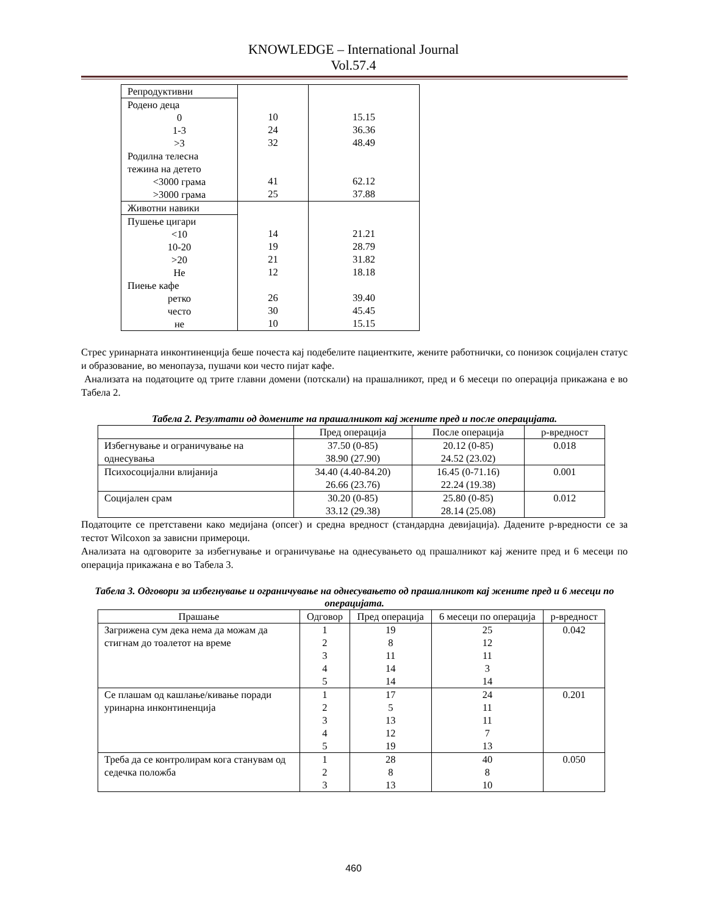KNOWLEDGE – International Journal
Vol.57.4
| Репродуктивни Родено деца 0 1-3 >3 Родилна телесна тежина на детето <3000 грама >3000 грама | 10 24 32 41 25 | 15.15 36.36 48.49 62.12 37.88 |
| Животни навики Пушење цигари <10 10-20 >20 Не Пиење кафе ретко често не | 14 19 21 12 26 30 10 | 21.21 28.79 31.82 18.18 39.40 45.45 15.15 |
Стрес уринарната инконтиненција беше почеста кај подебелите пациентките, жените работнички, со понизок социјален статус и образование, во менопауза, пушачи кои често пијат кафе.
Анализата на податоците од трите главни домени (потскали) на прашалникот, пред и 6 месеци по операција прикажана е во Табела 2.
Табела 2. Резултати од домените на прашалникот кај жените пред и после операцијата.
| | Пред операција | После операција | p-вредност |
| --- | --- | --- | --- |
| Избегнување и ограничување на однесувања | 37.50 (0-85) 38.90 (27.90) | 20.12 (0-85) 24.52 (23.02) | 0.018 |
| Психосоцијални влијанија | 34.40 (4.40-84.20) 26.66 (23.76) | 16.45 (0-71.16) 22.24 (19.38) | 0.001 |
| Социјален срам | 30.20 (0-85) 33.12 (29.38) | 25.80 (0-85) 28.14 (25.08) | 0.012 |
Податоците се претставени како медијана (опсег) и средна вредност (стандардна девијација). Дадените p-вредности се за тестот Wilcoxon за зависни примероци.
Анализата на одговорите за избегнување и ограничување на однесувањето од прашалникот кај жените пред и 6 месеци по операција прикажана е во Табела 3.
Табела 3. Одговори за избегнување и ограничување на однесувањето од прашалникот кај жените пред и 6 месеци по операцијата.
| Прашање | Одговор | Пред операција | 6 месеци по операција | p-вредност |
| --- | --- | --- | --- | --- |
| Загрижена сум дека нема да можам да стигнам до тоалетот на време | 1 2 3 4 5 | 19 8 11 14 14 | 25 12 11 3 14 | 0.042 |
| Се плашам од кашлање/кивање поради уринарна инконтиненција | 1 2 3 4 5 | 17 5 13 12 19 | 24 11 11 7 13 | 0.201 |
| Треба да се контролирам кога станувам од седечка положба | 1 2 3 | 28 8 13 | 40 8 10 | 0.050 |
460